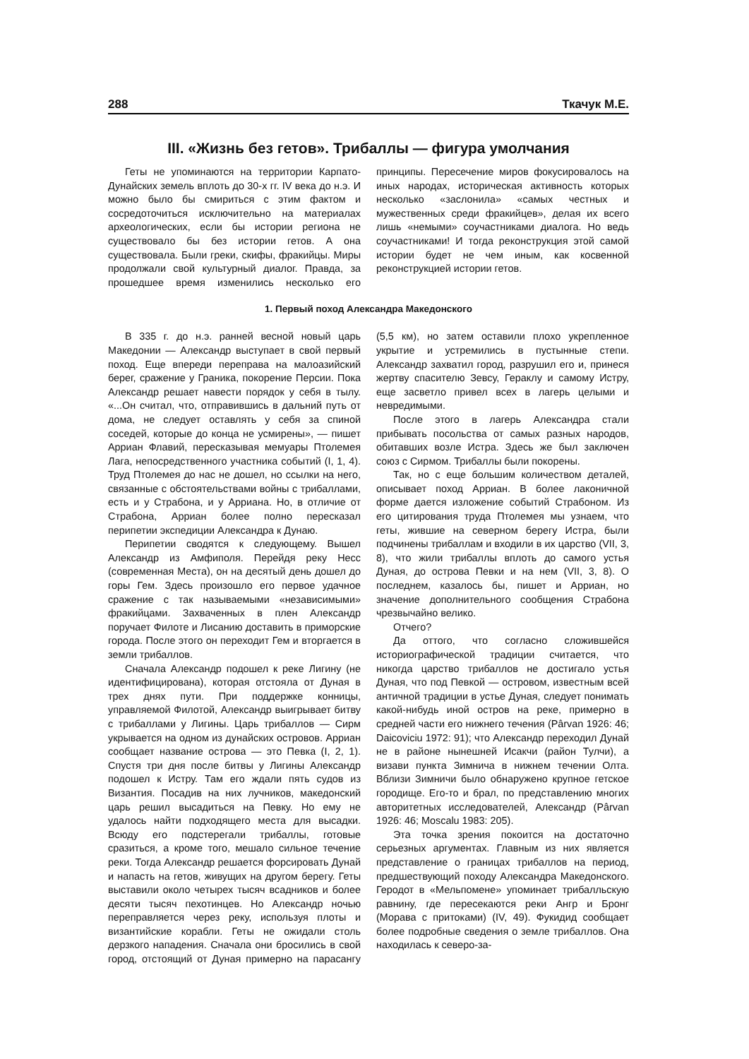288 Ткачук М.Е.
III. «Жизнь без гетов». Трибаллы — фигура умолчания
Геты не упоминаются на территории Карпато-Дунайских земель вплоть до 30-х гг. IV века до н.э. И можно было бы смириться с этим фактом и сосредоточиться исключительно на материалах археологических, если бы истории региона не существовало бы без истории гетов. А она существовала. Были греки, скифы, фракийцы. Миры продолжали свой культурный диалог. Правда, за прошедшее время изменились несколько его принципы. Пересечение миров фокусировалось на иных народах, историческая активность которых несколько «заслонила» «самых честных и мужественных среди фракийцев», делая их всего лишь «немыми» соучастниками диалога. Но ведь соучастниками! И тогда реконструкция этой самой истории будет не чем иным, как косвенной реконструкцией истории гетов.
1. Первый поход Александра Македонского
В 335 г. до н.э. ранней весной новый царь Македонии — Александр выступает в свой первый поход. Еще впереди переправа на малоазийский берег, сражение у Граника, покорение Персии. Пока Александр решает навести порядок у себя в тылу. «...Он считал, что, отправившись в дальний путь от дома, не следует оставлять у себя за спиной соседей, которые до конца не усмирены», — пишет Арриан Флавий, пересказывая мемуары Птолемея Лага, непосредственного участника событий (I, 1, 4). Труд Птолемея до нас не дошел, но ссылки на него, связанные с обстоятельствами войны с трибаллами, есть и у Страбона, и у Арриана. Но, в отличие от Страбона, Арриан более полно пересказал перипетии экспедиции Александра к Дунаю.
Перипетии сводятся к следующему. Вышел Александр из Амфиполя. Перейдя реку Несс (современная Места), он на десятый день дошел до горы Гем. Здесь произошло его первое удачное сражение с так называемыми «независимыми» фракийцами. Захваченных в плен Александр поручает Филоте и Лисанию доставить в приморские города. После этого он переходит Гем и вторгается в земли трибаллов.
Сначала Александр подошел к реке Лигину (не идентифицирована), которая отстояла от Дуная в трех днях пути. При поддержке конницы, управляемой Филотой, Александр выигрывает битву с трибаллами у Лигины. Царь трибаллов — Сирм укрывается на одном из дунайских островов. Арриан сообщает название острова — это Певка (I, 2, 1). Спустя три дня после битвы у Лигины Александр подошел к Истру. Там его ждали пять судов из Византия. Посадив на них лучников, македонский царь решил высадиться на Певку. Но ему не удалось найти подходящего места для высадки. Всюду его подстерегали трибаллы, готовые сразиться, а кроме того, мешало сильное течение реки. Тогда Александр решается форсировать Дунай и напасть на гетов, живущих на другом берегу. Геты выставили около четырех тысяч всадников и более десяти тысяч пехотинцев. Но Александр ночью переправляется через реку, используя плоты и византийские корабли. Геты не ожидали столь дерзкого нападения. Сначала они бросились в свой город, отстоящий от Дуная примерно на парасангу (5,5 км), но затем оставили плохо укрепленное укрытие и устремились в пустынные степи. Александр захватил город, разрушил его и, принеся жертву спасителю Зевсу, Гераклу и самому Истру, еще засветло привел всех в лагерь целыми и невредимыми.
После этого в лагерь Александра стали прибывать посольства от самых разных народов, обитавших возле Истра. Здесь же был заключен союз с Сирмом. Трибаллы были покорены.
Так, но с еще большим количеством деталей, описывает поход Арриан. В более лаконичной форме дается изложение событий Страбоном. Из его цитирования труда Птолемея мы узнаем, что геты, жившие на северном берегу Истра, были подчинены трибаллам и входили в их царство (VII, 3, 8), что жили трибаллы вплоть до самого устья Дуная, до острова Певки и на нем (VII, 3, 8). О последнем, казалось бы, пишет и Арриан, но значение дополнительного сообщения Страбона чрезвычайно велико.
Отчего?
Да оттого, что согласно сложившейся историографической традиции считается, что никогда царство трибаллов не достигало устья Дуная, что под Певкой — островом, известным всей античной традиции в устье Дуная, следует понимать какой-нибудь иной остров на реке, примерно в средней части его нижнего течения (Pârvan 1926: 46; Daicoviciu 1972: 91); что Александр переходил Дунай не в районе нынешней Исакчи (район Тулчи), а визави пункта Зимнича в нижнем течении Олта. Вблизи Зимничи было обнаружено крупное гетское городище. Его-то и брал, по представлению многих авторитетных исследователей, Александр (Pârvan 1926: 46; Moscalu 1983: 205).
Эта точка зрения покоится на достаточно серьезных аргументах. Главным из них является представление о границах трибаллов на период, предшествующий походу Александра Македонского. Геродот в «Мельпомене» упоминает трибалльскую равнину, где пересекаются реки Ангр и Бронг (Морава с притоками) (IV, 49). Фукидид сообщает более подробные сведения о земле трибаллов. Она находилась к северо-за-